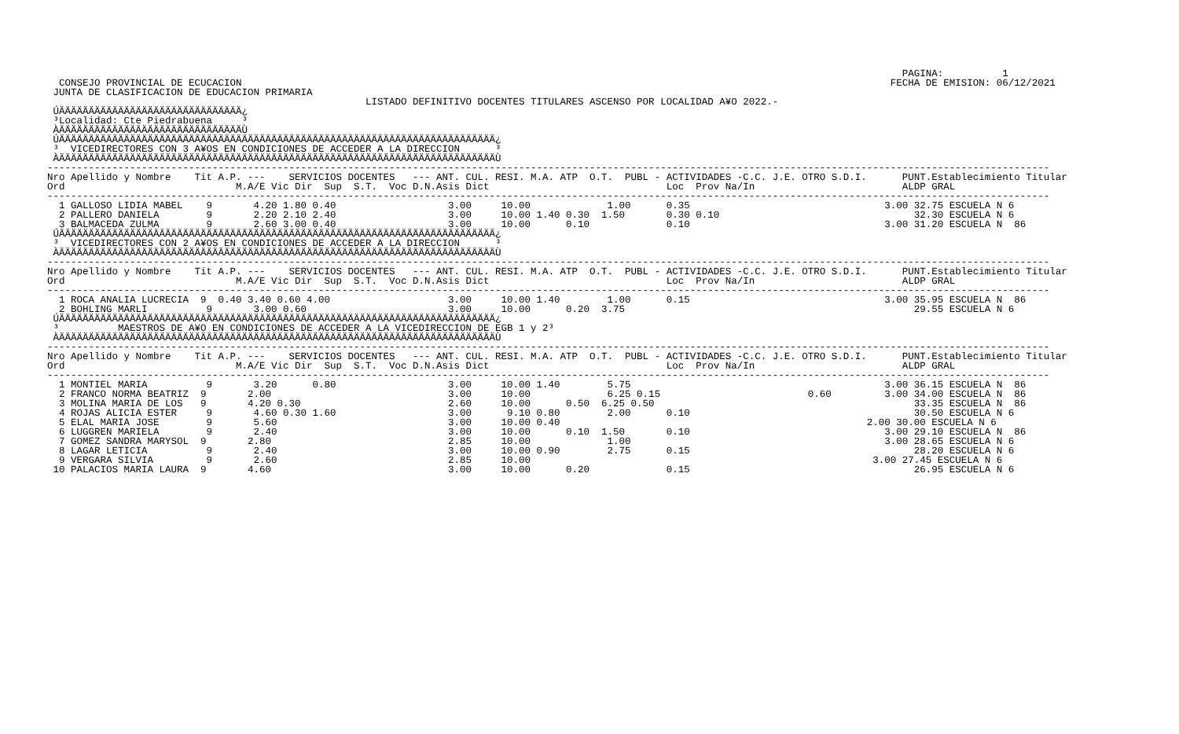PAGINA:          1
  CONSEJO PROVINCIAL DE ECUCACION                                                                                                              FECHA DE EMISION: 06/12/2021
 JUNTA DE CLASIFICACION DE EDUCACION PRIMARIA
                                                      LISTADO DEFINITIVO DOCENTES TITULARES ASCENSO POR LOCALIDAD A¥O 2022.-
 ÚÄÄÄÄÄÄÄÄÄÄÄÄÄÄÄÄÄÄÄÄÄÄÄÄÄÄÄÄÄÄÄ¿
 ³Localidad: Cte Piedrabuena     ³
 ÀÄÄÄÄÄÄÄÄÄÄÄÄÄÄÄÄÄÄÄÄÄÄÄÄÄÄÄÄÄÄÄÙ
 ÚÄÄÄÄÄÄÄÄÄÄÄÄÄÄÄÄÄÄÄÄÄÄÄÄÄÄÄÄÄÄÄÄÄÄÄÄÄÄÄÄÄÄÄÄÄÄÄÄÄÄÄÄÄÄÄÄÄÄÄÄÄÄÄÄÄÄÄÄÄÄÄÄÄÄ¿
 ³  VICEDIRECTORES CON 3 A¥OS EN CONDICIONES DE ACCEDER A LA DIRECCION      ³
 ÀÄÄÄÄÄÄÄÄÄÄÄÄÄÄÄÄÄÄÄÄÄÄÄÄÄÄÄÄÄÄÄÄÄÄÄÄÄÄÄÄÄÄÄÄÄÄÄÄÄÄÄÄÄÄÄÄÄÄÄÄÄÄÄÄÄÄÄÄÄÄÄÄÄÄÙ
--------------------------------------------------------------------------------------------------------------------------------------------------------------------------
Nro Apellido y Nombre    Tit A.P. ---    SERVICIOS DOCENTES   --- ANT. CUL. RESI. M.A. ATP  O.T.  PUBL - ACTIVIDADES -C.C. J.E. OTRO S.D.I.      PUNT.Establecimiento Titular
Ord                             M.A/E Vic Dir  Sup  S.T.  Voc D.N.Asis Dict                              Loc  Prov Na/In                         ALDP GRAL
--------------------------------------------------------------------------------------------------------------------------------------------------------------------------
  1 GALLOSO LIDIA MABEL    9       4.20 1.80 0.40                   3.00     10.00             1.00      0.35                                 3.00 32.75 ESCUELA N 6
  2 PALLERO DANIELA        9       2.20 2.10 2.40                   3.00     10.00 1.40 0.30  1.50       0.30 0.10                                 32.30 ESCUELA N 6
  3 BALMACEDA ZULMA        9       2.60 3.00 0.40                   3.00     10.00      0.10             0.10                                 3.00 31.20 ESCUELA N  86
 ÚÄÄÄÄÄÄÄÄÄÄÄÄÄÄÄÄÄÄÄÄÄÄÄÄÄÄÄÄÄÄÄÄÄÄÄÄÄÄÄÄÄÄÄÄÄÄÄÄÄÄÄÄÄÄÄÄÄÄÄÄÄÄÄÄÄÄÄÄÄÄÄÄÄÄ¿
 ³  VICEDIRECTORES CON 2 A¥OS EN CONDICIONES DE ACCEDER A LA DIRECCION      ³
 ÀÄÄÄÄÄÄÄÄÄÄÄÄÄÄÄÄÄÄÄÄÄÄÄÄÄÄÄÄÄÄÄÄÄÄÄÄÄÄÄÄÄÄÄÄÄÄÄÄÄÄÄÄÄÄÄÄÄÄÄÄÄÄÄÄÄÄÄÄÄÄÄÄÄÄÙ
--------------------------------------------------------------------------------------------------------------------------------------------------------------------------
Nro Apellido y Nombre    Tit A.P. ---    SERVICIOS DOCENTES   --- ANT. CUL. RESI. M.A. ATP  O.T.  PUBL - ACTIVIDADES -C.C. J.E. OTRO S.D.I.      PUNT.Establecimiento Titular
Ord                             M.A/E Vic Dir  Sup  S.T.  Voc D.N.Asis Dict                              Loc  Prov Na/In                         ALDP GRAL
--------------------------------------------------------------------------------------------------------------------------------------------------------------------------
  1 ROCA ANALIA LUCRECIA  9  0.40 3.40 0.60 4.00                    3.00     10.00 1.40        1.00      0.15                                 3.00 35.95 ESCUELA N  86
  2 BOHLING MARLI          9       3.00 0.60                        3.00     10.00      0.20  3.75                                                 29.55 ESCUELA N 6
 ÚÄÄÄÄÄÄÄÄÄÄÄÄÄÄÄÄÄÄÄÄÄÄÄÄÄÄÄÄÄÄÄÄÄÄÄÄÄÄÄÄÄÄÄÄÄÄÄÄÄÄÄÄÄÄÄÄÄÄÄÄÄÄÄÄÄÄÄÄÄÄÄÄÄÄ¿
 ³          MAESTROS DE A¥O EN CONDICIONES DE ACCEDER A LA VICEDIRECCION DE EGB 1 y 2³
 ÀÄÄÄÄÄÄÄÄÄÄÄÄÄÄÄÄÄÄÄÄÄÄÄÄÄÄÄÄÄÄÄÄÄÄÄÄÄÄÄÄÄÄÄÄÄÄÄÄÄÄÄÄÄÄÄÄÄÄÄÄÄÄÄÄÄÄÄÄÄÄÄÄÄÄÙ
--------------------------------------------------------------------------------------------------------------------------------------------------------------------------
Nro Apellido y Nombre    Tit A.P. ---    SERVICIOS DOCENTES   --- ANT. CUL. RESI. M.A. ATP  O.T.  PUBL - ACTIVIDADES -C.C. J.E. OTRO S.D.I.      PUNT.Establecimiento Titular
Ord                             M.A/E Vic Dir  Sup  S.T.  Voc D.N.Asis Dict                              Loc  Prov Na/In                         ALDP GRAL
--------------------------------------------------------------------------------------------------------------------------------------------------------------------------
  1 MONTIEL MARIA          9       3.20      0.80                   3.00     10.00 1.40        5.75                                           3.00 36.15 ESCUELA N  86
  2 FRANCO NORMA BEATRIZ  9       2.00                              3.00     10.00             6.25 0.15                         0.60         3.00 34.00 ESCUELA N  86
  3 MOLINA MARIA DE LOS   9       4.20 0.30                         2.60     10.00      0.50  6.25 0.50                                            33.35 ESCUELA N  86
  4 ROJAS ALICIA ESTER     9       4.60 0.30 1.60                   3.00      9.10 0.80        2.00      0.10                                      30.50 ESCUELA N 6
  5 ELAL MARIA JOSE        9       5.60                             3.00     10.00 0.40                                                    2.00 30.00 ESCUELA N 6
  6 LUGGREN MARIELA        9       2.40                             3.00     10.00      0.10  1.50       0.10                                 3.00 29.10 ESCUELA N  86
  7 GOMEZ SANDRA MARYSOL  9       2.80                              2.85     10.00             1.00                                           3.00 28.65 ESCUELA N 6
  8 LAGAR LETICIA          9       2.40                             3.00     10.00 0.90        2.75      0.15                                      28.20 ESCUELA N 6
  9 VERGARA SILVIA         9       2.60                             2.85     10.00                                                          3.00 27.45 ESCUELA N 6
 10 PALACIOS MARIA LAURA  9       4.60                              3.00     10.00      0.20             0.15                                      26.95 ESCUELA N 6